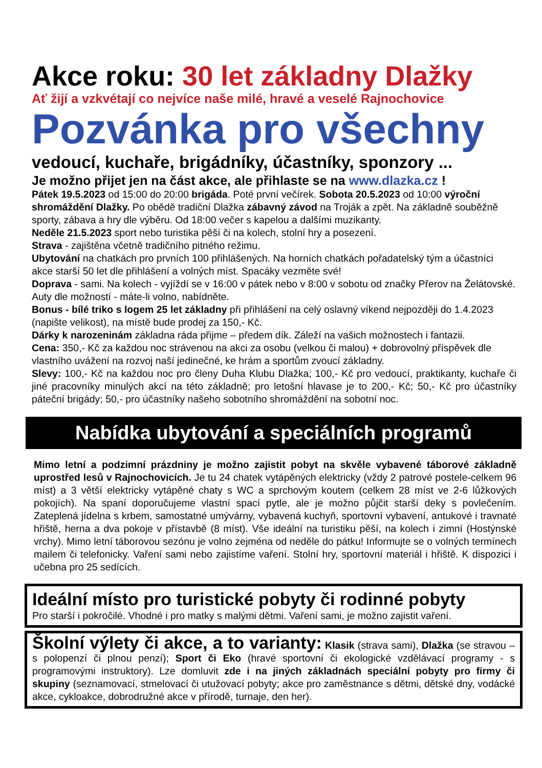Akce roku: 30 let základny Dlažky
Ať žijí a vzkvétají co nejvíce naše milé, hravé a veselé Rajnochovice
Pozvánka pro všechny
vedoucí, kuchaře, brigádníky, účastníky, sponzory ...
Je možno přijet jen na část akce, ale přihlaste se na www.dlazka.cz !
Pátek 19.5.2023 od 15:00 do 20:00 brigáda. Poté první večírek. Sobota 20.5.2023 od 10:00 výroční shromáždění Dlažky. Po obědě tradiční Dlažka zábavný závod na Troják a zpět. Na základně souběžně sporty, zábava a hry dle výběru. Od 18:00 večer s kapelou a dalšími muzikanty.
Neděle 21.5.2023 sport nebo turistika pěší či na kolech, stolní hry a posezení.
Strava - zajištěna včetně tradičního pitného režimu.
Ubytování na chatkách pro prvních 100 přihlášených. Na horních chatkách pořadatelský tým a účastníci akce starší 50 let dle přihlášení a volných míst. Spacáky vezměte své!
Doprava - sami. Na kolech - vyjíždí se v 16:00 v pátek nebo v 8:00 v sobotu od značky Přerov na Želátovské. Auty dle možností - máte-li volno, nabídněte.
Bonus - bílé triko s logem 25 let základny při přihlášení na celý oslavný víkend nejpozději do 1.4.2023 (napište velikost), na místě bude prodej za 150,- Kč.
Dárky k narozeninám základna ráda přijme – předem dík. Záleží na vašich možnostech i fantazii.
Cena: 350,- Kč za každou noc strávenou na akci za osobu (velkou či malou) + dobrovolný příspěvek dle vlastního uvážení na rozvoj naší jedinečné, ke hrám a sportům zvoucí základny.
Slevy: 100,- Kč na každou noc pro členy Duha Klubu Dlažka; 100,- Kč pro vedoucí, praktikanty, kuchaře či jiné pracovníky minulých akcí na této základně; pro letošní hlavase je to 200,- Kč; 50,- Kč pro účastníky páteční brigády; 50,- pro účastníky našeho sobotního shromáždění na sobotní noc.
Nabídka ubytování a speciálních programů
Mimo letní a podzimní prázdniny je možno zajistit pobyt na skvěle vybavené táborové základně uprostřed lesů v Rajnochovicích. Je tu 24 chatek vytápěných elektricky (vždy 2 patrové postele-celkem 96 míst) a 3 větší elektricky vytápěné chaty s WC a sprchovým koutem (celkem 28 míst ve 2-6 lůžkových pokojích). Na spaní doporučujeme vlastní spací pytle, ale je možno půjčit starší deky s povlečením. Zateplená jídelna s krbem, samostatné umývárny, vybavená kuchyň, sportovní vybavení, antukové i travnaté hřiště, herna a dva pokoje v přístavbě (8 míst). Vše ideální na turistiku pěší, na kolech i zimní (Hostýnské vrchy). Mimo letní táborovou sezónu je volno zejména od neděle do pátku! Informujte se o volných termínech mailem či telefonicky. Vaření sami nebo zajistíme vaření. Stolní hry, sportovní materiál i hřiště. K dispozici i učebna pro 25 sedících.
Ideální místo pro turistické pobyty či rodinné pobyty
Pro starší i pokročilé. Vhodné i pro matky s malými dětmi. Vaření sami, je možno zajistit vaření.
Školní výlety či akce, a to varianty: Klasik (strava sami), Dlažka (se stravou – s polopenzí či plnou penzí); Sport či Eko (hravé sportovní či ekologické vzdělávací programy - s programovými instruktory). Lze domluvit zde i na jiných základnách speciální pobyty pro firmy či skupiny (seznamovací, stmelovací či utužovací pobyty; akce pro zaměstnance s dětmi, dětské dny, vodácké akce, cykloakce, dobrodružné akce v přírodě, turnaje, den her).